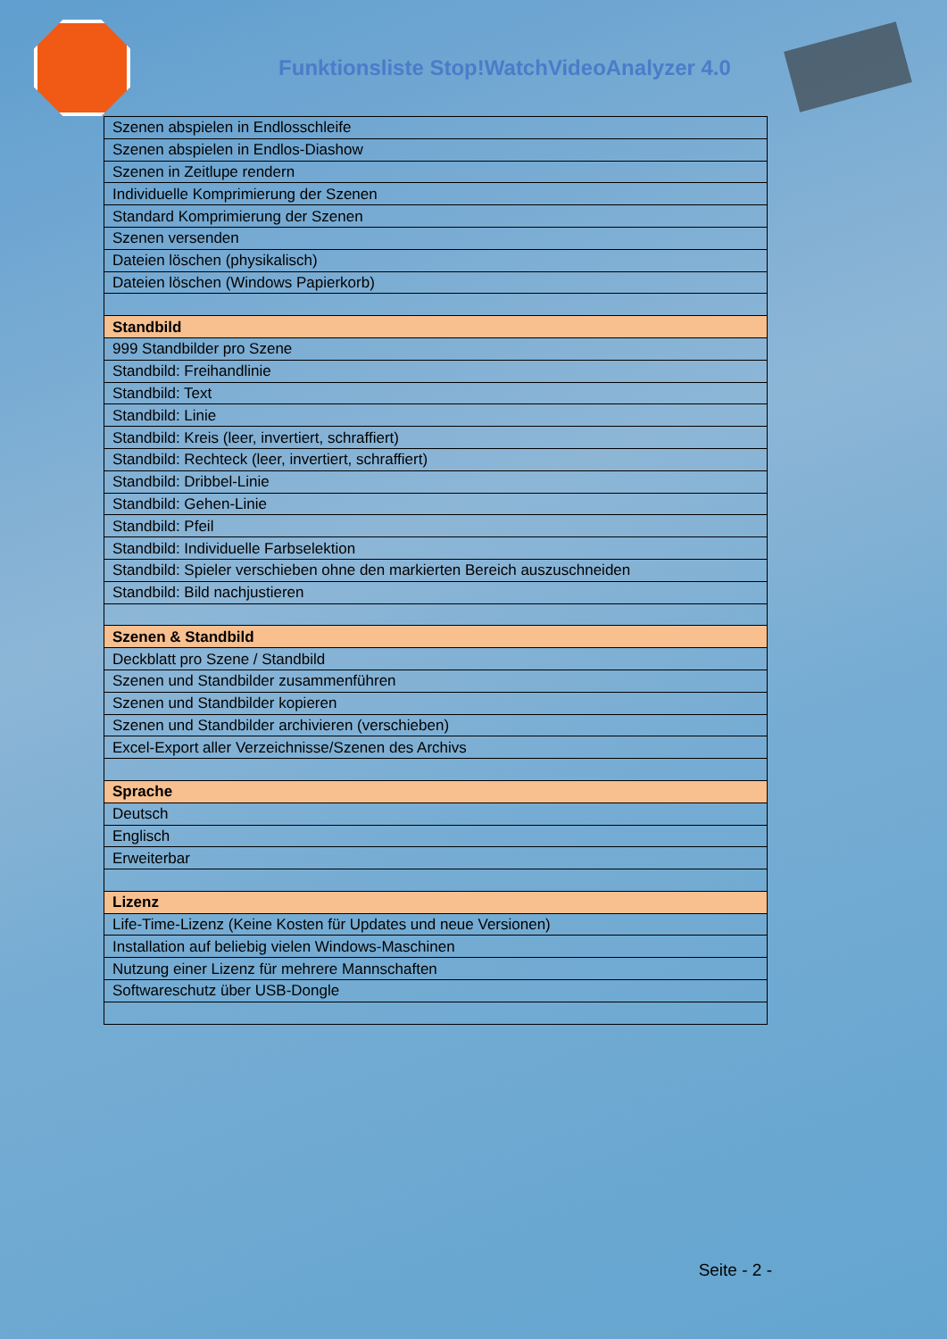Funktionsliste Stop!WatchVideoAnalyzer 4.0
| Szenen abspielen in Endlosschleife |
| Szenen abspielen in Endlos-Diashow |
| Szenen in Zeitlupe rendern |
| Individuelle Komprimierung der Szenen |
| Standard Komprimierung der Szenen |
| Szenen versenden |
| Dateien löschen (physikalisch) |
| Dateien löschen (Windows Papierkorb) |
| Standbild |
| 999 Standbilder pro Szene |
| Standbild: Freihandlinie |
| Standbild: Text |
| Standbild: Linie |
| Standbild: Kreis (leer, invertiert, schraffiert) |
| Standbild: Rechteck (leer, invertiert, schraffiert) |
| Standbild: Dribbel-Linie |
| Standbild: Gehen-Linie |
| Standbild: Pfeil |
| Standbild: Individuelle Farbselektion |
| Standbild: Spieler verschieben ohne den markierten Bereich auszuschneiden |
| Standbild: Bild nachjustieren |
| Szenen & Standbild |
| Deckblatt pro Szene / Standbild |
| Szenen und Standbilder zusammenführen |
| Szenen und Standbilder kopieren |
| Szenen und Standbilder archivieren (verschieben) |
| Excel-Export aller Verzeichnisse/Szenen des Archivs |
| Sprache |
| Deutsch |
| Englisch |
| Erweiterbar |
| Lizenz |
| Life-Time-Lizenz (Keine Kosten für Updates und neue Versionen) |
| Installation auf beliebig vielen Windows-Maschinen |
| Nutzung einer Lizenz für mehrere Mannschaften |
| Softwareschutz über USB-Dongle |
Seite - 2 -